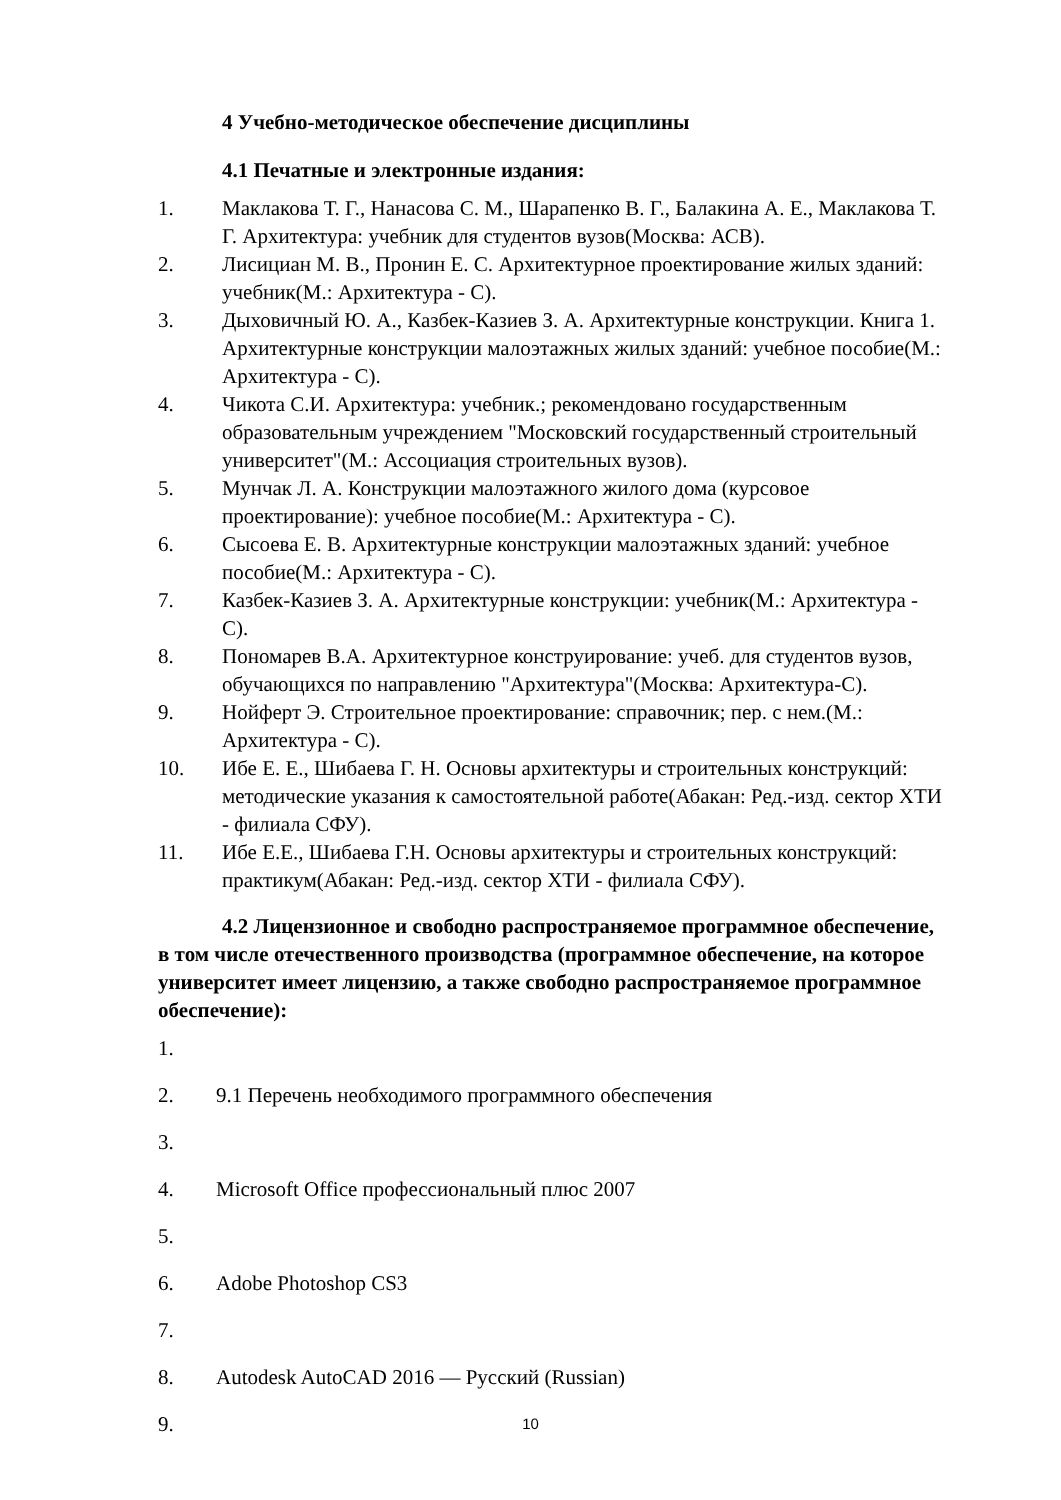4 Учебно-методическое обеспечение дисциплины
4.1 Печатные и электронные издания:
1. Маклакова Т. Г., Нанасова С. М., Шарапенко В. Г., Балакина А. Е., Маклакова Т. Г. Архитектура: учебник для студентов вузов(Москва: АСВ).
2. Лисициан М. В., Пронин Е. С. Архитектурное проектирование жилых зданий: учебник(М.: Архитектура - С).
3. Дыховичный Ю. А., Казбек-Казиев З. А. Архитектурные конструкции. Книга 1. Архитектурные конструкции малоэтажных жилых зданий: учебное пособие(М.: Архитектура - С).
4. Чикота С.И. Архитектура: учебник.; рекомендовано государственным образовательным учреждением "Московский государственный строительный университет"(М.: Ассоциация строительных вузов).
5. Мунчак Л. А. Конструкции малоэтажного жилого дома (курсовое проектирование): учебное пособие(М.: Архитектура - С).
6. Сысоева Е. В. Архитектурные конструкции малоэтажных зданий: учебное пособие(М.: Архитектура - С).
7. Казбек-Казиев З. А. Архитектурные конструкции: учебник(М.: Архитектура - С).
8. Пономарев В.А. Архитектурное конструирование: учеб. для студентов вузов, обучающихся по направлению "Архитектура"(Москва: Архитектура-С).
9. Нойферт Э. Строительное проектирование: справочник; пер. с нем.(М.: Архитектура - С).
10. Ибе Е. Е., Шибаева Г. Н. Основы архитектуры и строительных конструкций: методические указания к самостоятельной работе(Абакан: Ред.-изд. сектор ХТИ - филиала СФУ).
11. Ибе Е.Е., Шибаева Г.Н. Основы архитектуры и строительных конструкций: практикум(Абакан: Ред.-изд. сектор ХТИ - филиала СФУ).
4.2 Лицензионное и свободно распространяемое программное обеспечение, в том числе отечественного производства (программное обеспечение, на которое университет имеет лицензию, а также свободно распространяемое программное обеспечение):
1.
2. 9.1 Перечень необходимого программного обеспечения
3.
4. Microsoft Office профессиональный плюс 2007
5.
6. Adobe Photoshop CS3
7.
8. Autodesk AutoCAD 2016 — Русский (Russian)
9.
10